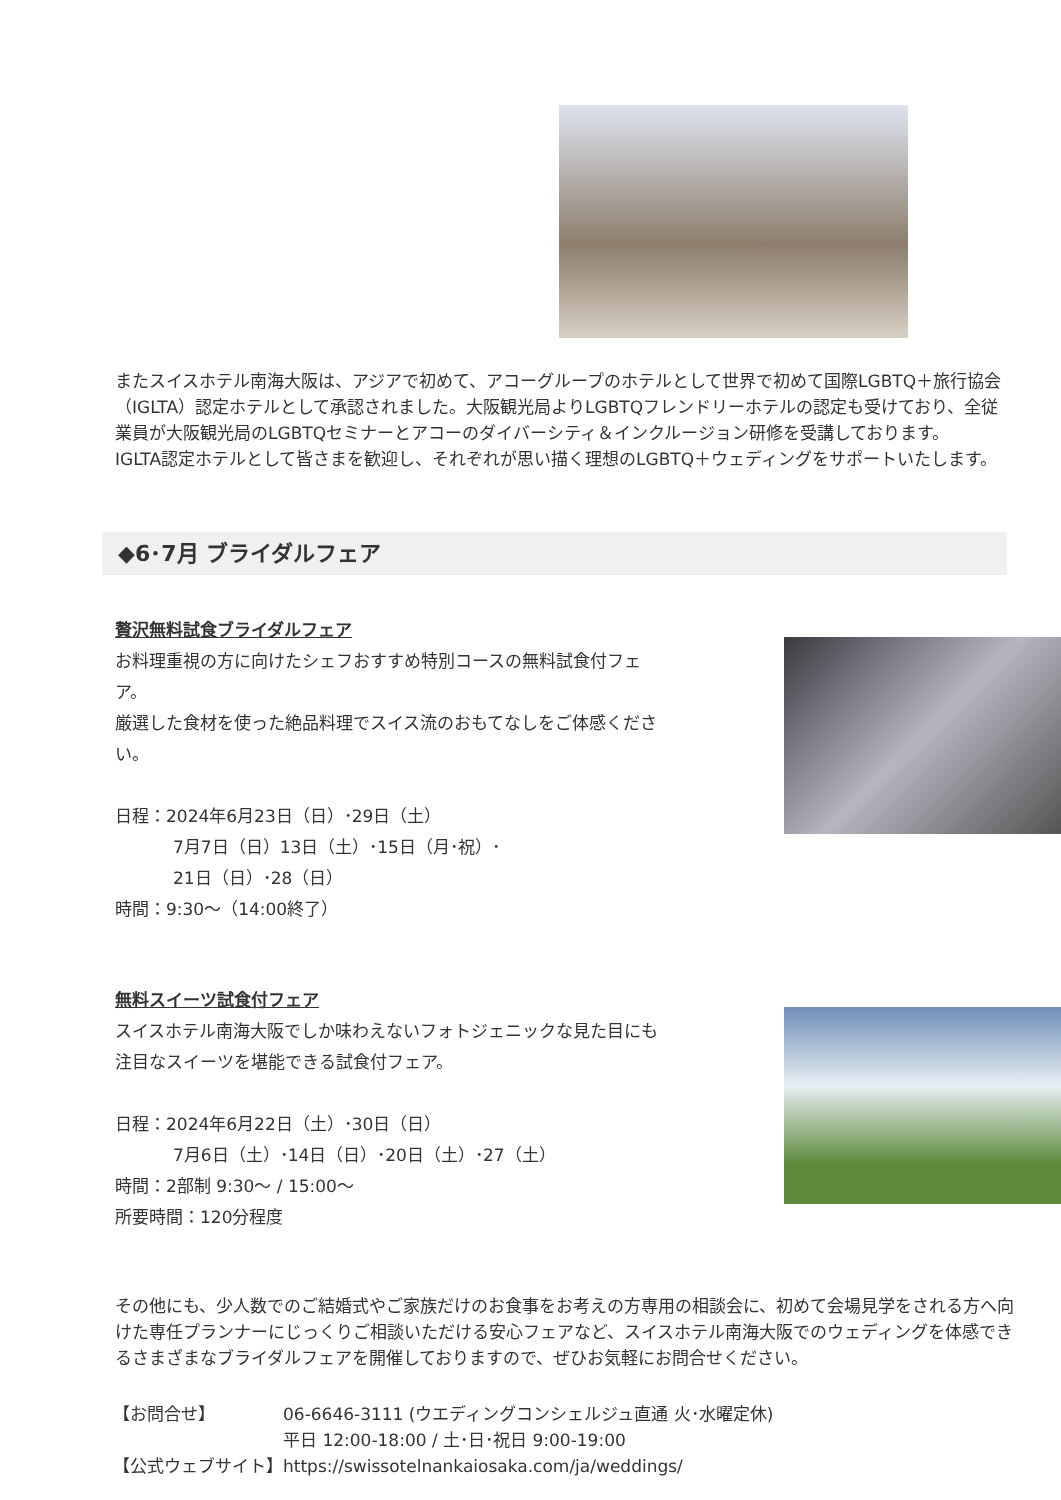またスイスホテル南海大阪は、アジアで初めて、アコーグループのホテルとして世界で初めて国際LGBTQ＋旅行協会（IGLTA）認定ホテルとして承認されました。大阪観光局よりLGBTQフレンドリーホテルの認定も受けており、全従業員が大阪観光局のLGBTQセミナーとアコーのダイバーシティ＆インクルージョン研修を受講しております。
IGLTA認定ホテルとして皆さまを歓迎し、それぞれが思い描く理想のLGBTQ＋ウェディングをサポートいたします。
◆6･7月 ブライダルフェア
贅沢無料試食ブライダルフェア
お料理重視の方に向けたシェフおすすめ特別コースの無料試食付フェア。
厳選した食材を使った絶品料理でスイス流のおもてなしをご体感ください。
日程：2024年6月23日（日）･29日（土）
7月7日（日）13日（土）･15日（月･祝）･
21日（日）･28（日）
時間：9:30～（14:00終了）
無料スイーツ試食付フェア
スイスホテル南海大阪でしか味わえないフォトジェニックな見た目にも
注目なスイーツを堪能できる試食付フェア。
日程：2024年6月22日（土）･30日（日）
7月6日（土）･14日（日）･20日（土）･27（土）
時間：2部制 9:30～ / 15:00～
所要時間：120分程度
その他にも、少人数でのご結婚式やご家族だけのお食事をお考えの方専用の相談会に、初めて会場見学をされる方へ向けた専任プランナーにじっくりご相談いただける安心フェアなど、スイスホテル南海大阪でのウェディングを体感できるさまざまなブライダルフェアを開催しておりますので、ぜひお気軽にお問合せください。
| 【お問合せ】 | 06-6646-3111 (ウエディングコンシェルジュ直通 火･水曜定休) 平日 12:00-18:00 / 土･日･祝日 9:00-19:00 |
| 【公式ウェブサイト】 | https://swissotelnankaiosaka.com/ja/weddings/ |